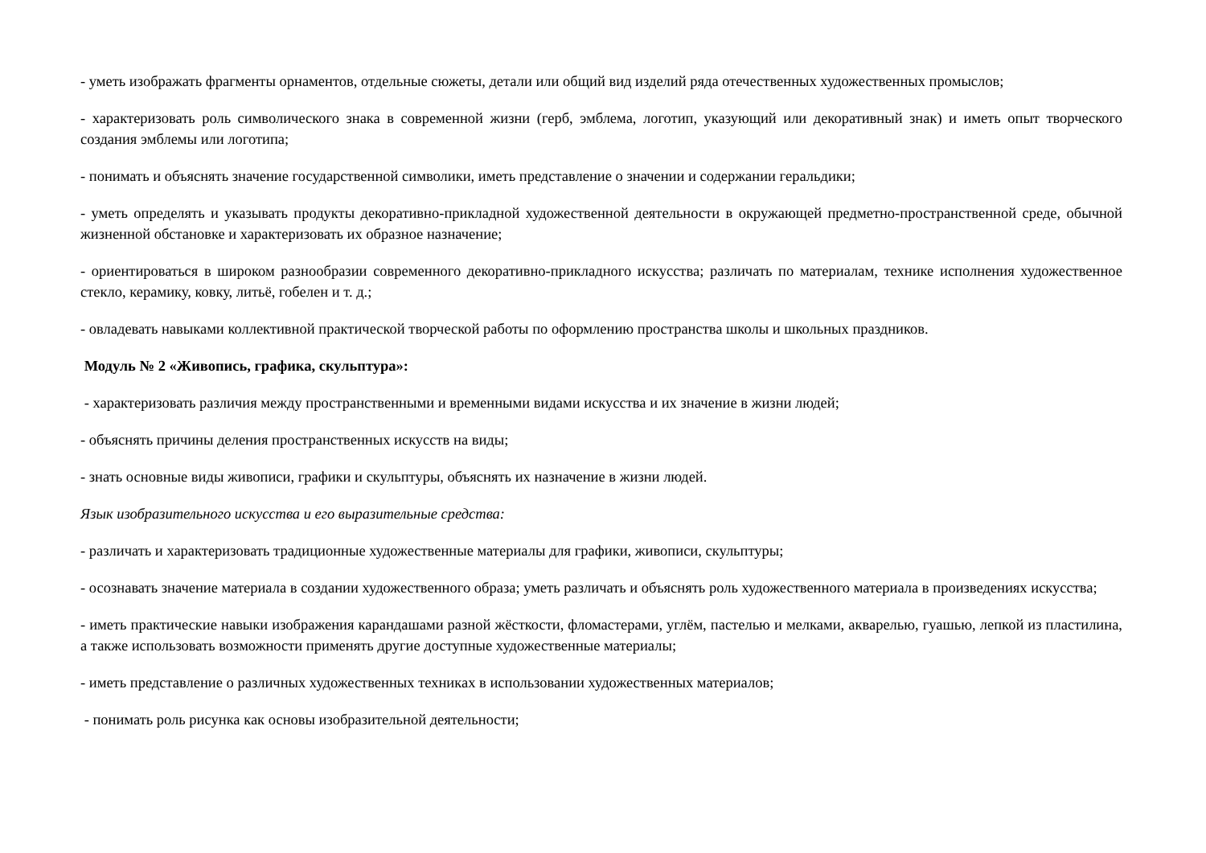- уметь изображать фрагменты орнаментов, отдельные сюжеты, детали или общий вид изделий ряда отечественных художественных промыслов;
- характеризовать роль символического знака в современной жизни (герб, эмблема, логотип, указующий или декоративный знак) и иметь опыт творческого создания эмблемы или логотипа;
- понимать и объяснять значение государственной символики, иметь представление о значении и содержании геральдики;
- уметь определять и указывать продукты декоративно-прикладной художественной деятельности в окружающей предметно-пространственной среде, обычной жизненной обстановке и характеризовать их образное назначение;
- ориентироваться в широком разнообразии современного декоративно-прикладного искусства; различать по материалам, технике исполнения художественное стекло, керамику, ковку, литьё, гобелен и т. д.;
- овладевать навыками коллективной практической творческой работы по оформлению пространства школы и школьных праздников.
Модуль № 2 «Живопись, графика, скульптура»:
- характеризовать различия между пространственными и временными видами искусства и их значение в жизни людей;
- объяснять причины деления пространственных искусств на виды;
- знать основные виды живописи, графики и скульптуры, объяснять их назначение в жизни людей.
Язык изобразительного искусства и его выразительные средства:
- различать и характеризовать традиционные художественные материалы для графики, живописи, скульптуры;
- осознавать значение материала в создании художественного образа; уметь различать и объяснять роль художественного материала в произведениях искусства;
- иметь практические навыки изображения карандашами разной жёсткости, фломастерами, углём, пастелью и мелками, акварелью, гуашью, лепкой из пластилина, а также использовать возможности применять другие доступные художественные материалы;
- иметь представление о различных художественных техниках в использовании художественных материалов;
- понимать роль рисунка как основы изобразительной деятельности;